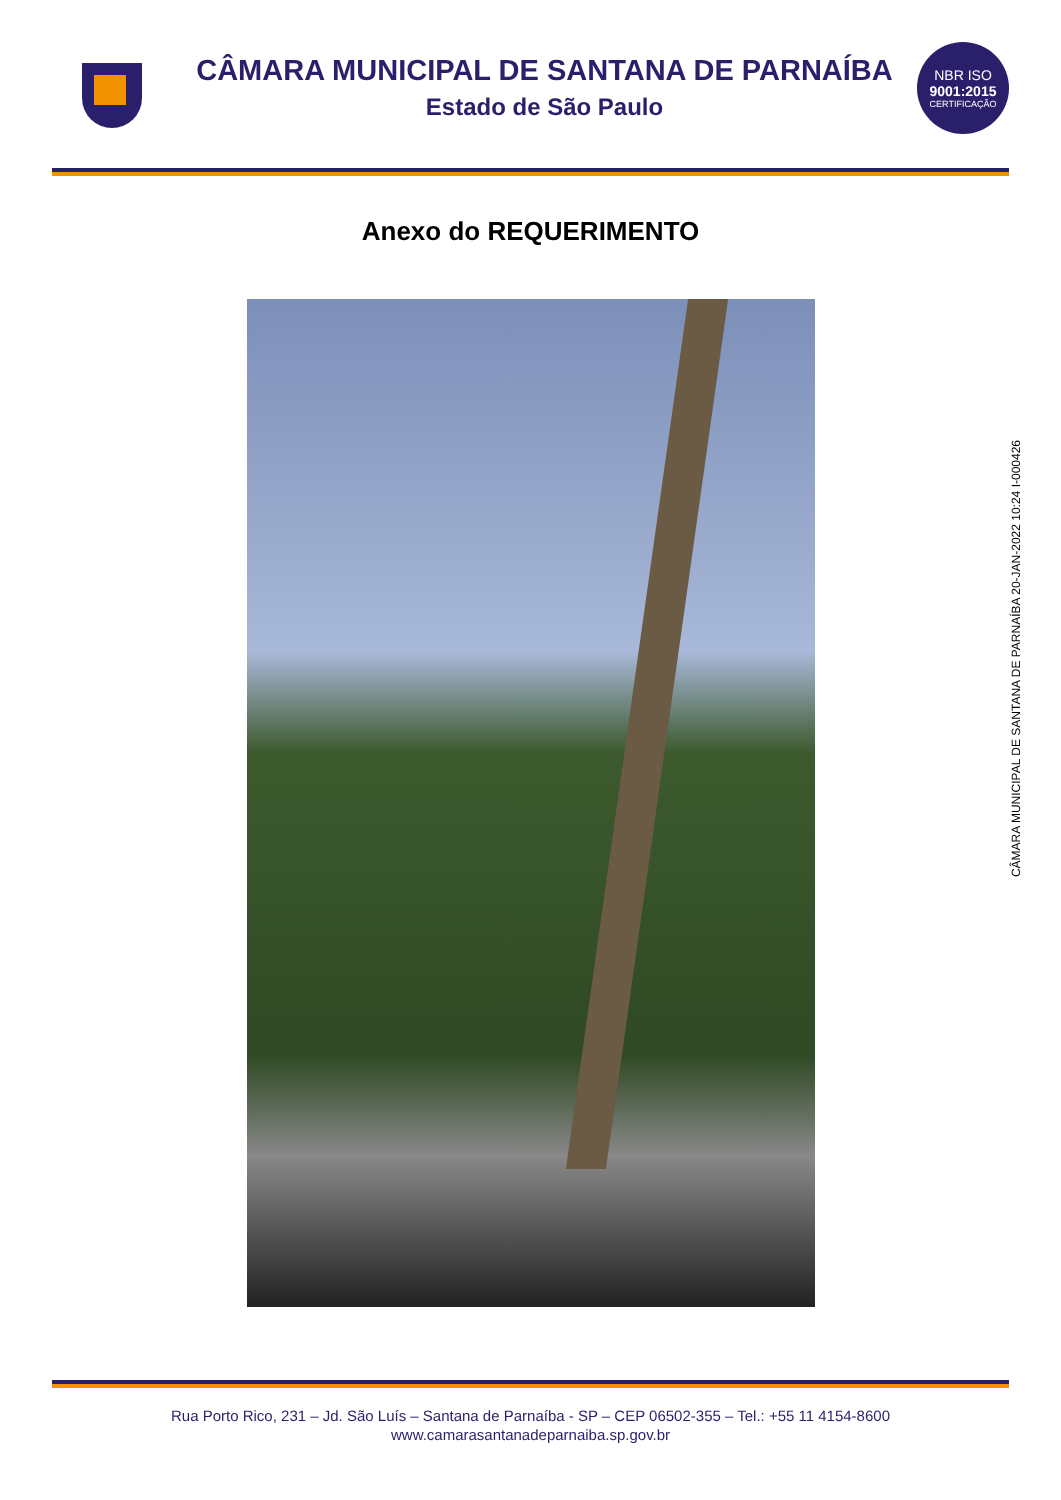CÂMARA MUNICIPAL DE SANTANA DE PARNAÍBA
Estado de São Paulo
NBR ISO
9001:2015
CERTIFICAÇÃO
Anexo do REQUERIMENTO
CÂMARA MUNICIPAL DE SANTANA DE PARNAÍBA 20-JAN-2022 10:24 I-000426
Rua Porto Rico, 231 – Jd. São Luís – Santana de Parnaíba - SP – CEP 06502-355 – Tel.: +55 11 4154-8600
www.camarasantanadeparnaiba.sp.gov.br